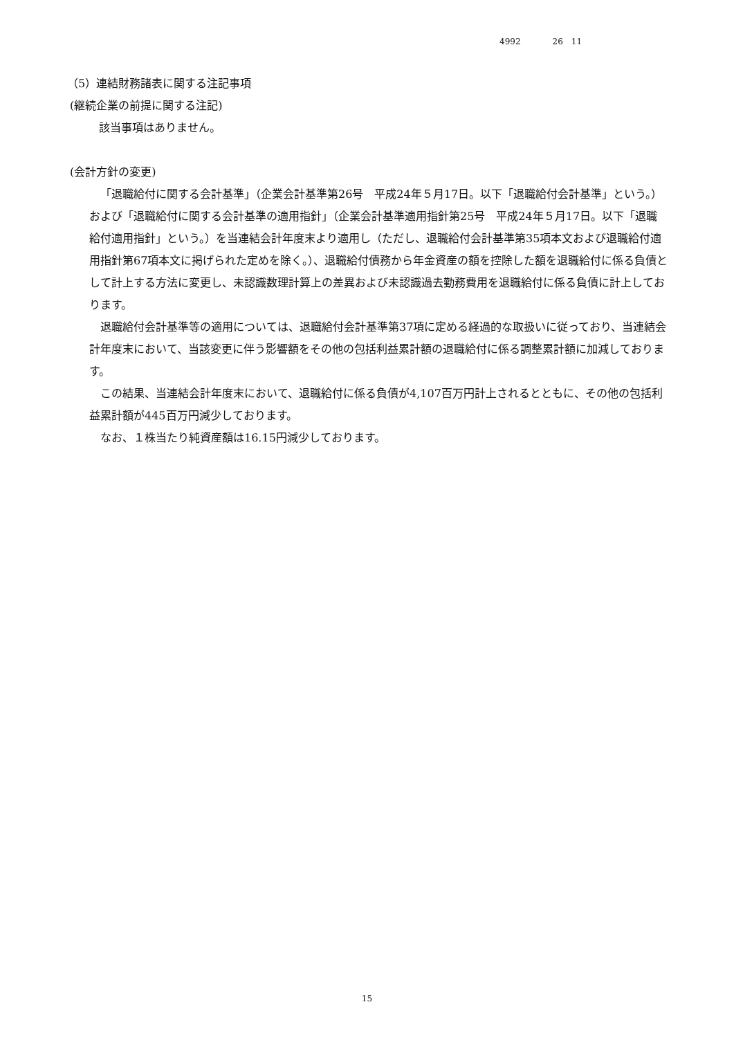4992 26　11
（5）連結財務諸表に関する注記事項
(継続企業の前提に関する注記)
該当事項はありません。
(会計方針の変更)
「退職給付に関する会計基準」（企業会計基準第26号　平成24年５月17日。以下「退職給付会計基準」という。）および「退職給付に関する会計基準の適用指針」（企業会計基準適用指針第25号　平成24年５月17日。以下「退職給付適用指針」という。）を当連結会計年度末より適用し（ただし、退職給付会計基準第35項本文および退職給付適用指針第67項本文に掲げられた定めを除く。）、退職給付債務から年金資産の額を控除した額を退職給付に係る負債として計上する方法に変更し、未認識数理計算上の差異および未認識過去勤務費用を退職給付に係る負債に計上しております。
退職給付会計基準等の適用については、退職給付会計基準第37項に定める経過的な取扱いに従っており、当連結会計年度末において、当該変更に伴う影響額をその他の包括利益累計額の退職給付に係る調整累計額に加減しております。
この結果、当連結会計年度末において、退職給付に係る負債が4,107百万円計上されるとともに、その他の包括利益累計額が445百万円減少しております。
なお、１株当たり純資産額は16.15円減少しております。
15